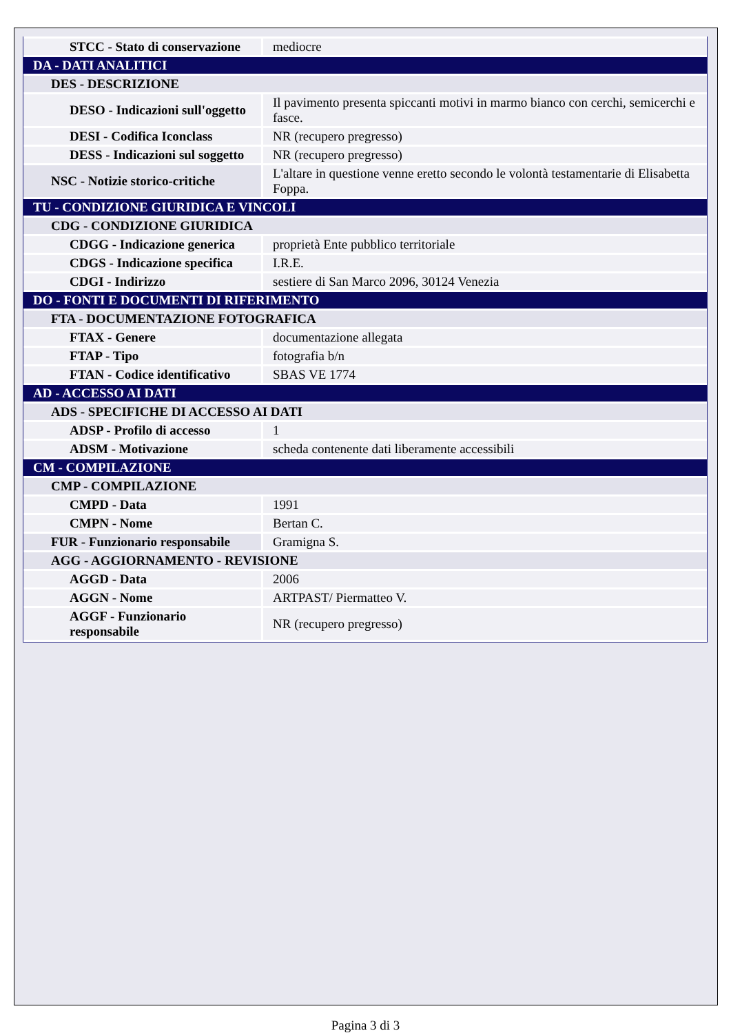| STCC - Stato di conservazione | mediocre |
| DA - DATI ANALITICI | |
| DES - DESCRIZIONE | |
| DESO - Indicazioni sull'oggetto | Il pavimento presenta spiccanti motivi in marmo bianco con cerchi, semicerchi e fasce. |
| DESI - Codifica Iconclass | NR (recupero pregresso) |
| DESS - Indicazioni sul soggetto | NR (recupero pregresso) |
| NSC - Notizie storico-critiche | L'altare in questione venne eretto secondo le volontà testamentarie di Elisabetta Foppa. |
| TU - CONDIZIONE GIURIDICA E VINCOLI | |
| CDG - CONDIZIONE GIURIDICA | |
| CDGG - Indicazione generica | proprietà Ente pubblico territoriale |
| CDGS - Indicazione specifica | I.R.E. |
| CDGI - Indirizzo | sestiere di San Marco 2096, 30124 Venezia |
| DO - FONTI E DOCUMENTI DI RIFERIMENTO | |
| FTA - DOCUMENTAZIONE FOTOGRAFICA | |
| FTAX - Genere | documentazione allegata |
| FTAP - Tipo | fotografia b/n |
| FTAN - Codice identificativo | SBAS VE 1774 |
| AD - ACCESSO AI DATI | |
| ADS - SPECIFICHE DI ACCESSO AI DATI | |
| ADSP - Profilo di accesso | 1 |
| ADSM - Motivazione | scheda contenente dati liberamente accessibili |
| CM - COMPILAZIONE | |
| CMP - COMPILAZIONE | |
| CMPD - Data | 1991 |
| CMPN - Nome | Bertan C. |
| FUR - Funzionario responsabile | Gramigna S. |
| AGG - AGGIORNAMENTO - REVISIONE | |
| AGGD - Data | 2006 |
| AGGN - Nome | ARTPAST/ Piermatteo V. |
| AGGF - Funzionario responsabile | NR (recupero pregresso) |
Pagina 3 di 3